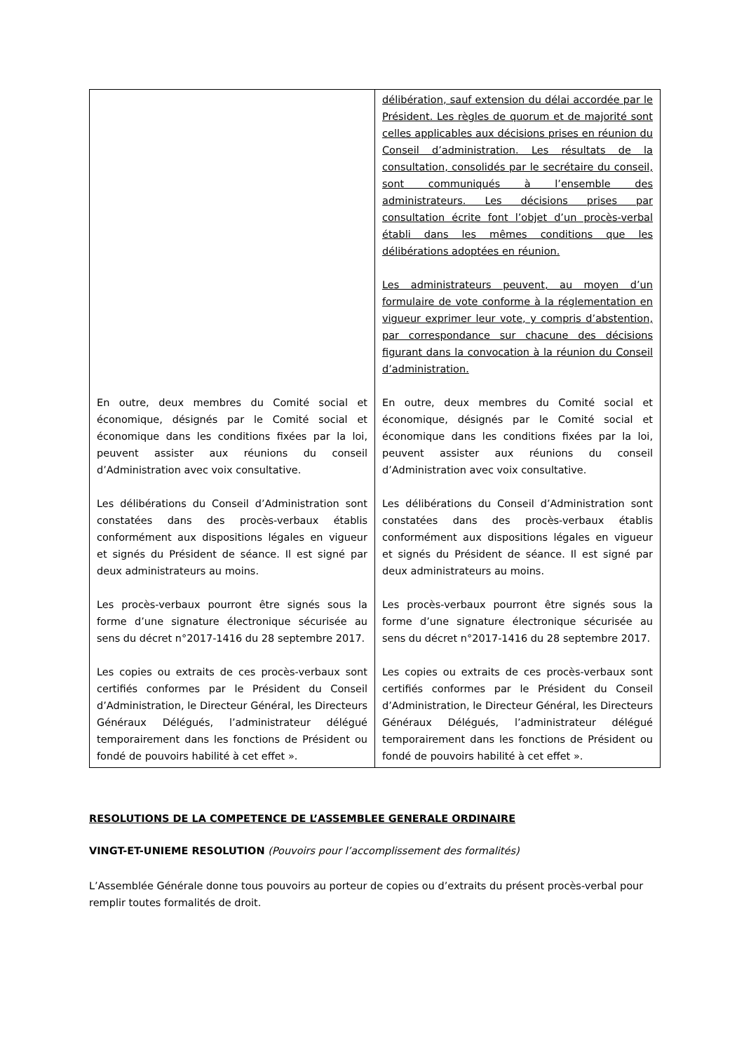| En outre, deux membres du Comité social et économique, désignés par le Comité social et économique dans les conditions fixées par la loi, peuvent assister aux réunions du conseil d’Administration avec voix consultative. Les délibérations du Conseil d’Administration sont constatées dans des procès-verbaux établis conformément aux dispositions légales en vigueur et signés du Président de séance. Il est signé par deux administrateurs au moins. Les procès-verbaux pourront être signés sous la forme d’une signature électronique sécurisée au sens du décret n°2017-1416 du 28 septembre 2017. Les copies ou extraits de ces procès-verbaux sont certifiés conformes par le Président du Conseil d’Administration, le Directeur Général, les Directeurs Généraux Délégués, l’administrateur délégué temporairement dans les fonctions de Président ou fondé de pouvoirs habilité à cet effet ». | délibération, sauf extension du délai accordée par le Président. Les règles de quorum et de majorité sont celles applicables aux décisions prises en réunion du Conseil d’administration. Les résultats de la consultation, consolidés par le secrétaire du conseil, sont communiqués à l’ensemble des administrateurs. Les décisions prises par consultation écrite font l’objet d’un procès-verbal établi dans les mêmes conditions que les délibérations adoptées en réunion. Les administrateurs peuvent, au moyen d’un formulaire de vote conforme à la réglementation en vigueur exprimer leur vote, y compris d’abstention, par correspondance sur chacune des décisions figurant dans la convocation à la réunion du Conseil d’administration. En outre, deux membres du Comité social et économique, désignés par le Comité social et économique dans les conditions fixées par la loi, peuvent assister aux réunions du conseil d’Administration avec voix consultative. Les délibérations du Conseil d’Administration sont constatées dans des procès-verbaux établis conformément aux dispositions légales en vigueur et signés du Président de séance. Il est signé par deux administrateurs au moins. Les procès-verbaux pourront être signés sous la forme d’une signature électronique sécurisée au sens du décret n°2017-1416 du 28 septembre 2017. Les copies ou extraits de ces procès-verbaux sont certifiés conformes par le Président du Conseil d’Administration, le Directeur Général, les Directeurs Généraux Délégués, l’administrateur délégué temporairement dans les fonctions de Président ou fondé de pouvoirs habilité à cet effet ». |
RESOLUTIONS DE LA COMPETENCE DE L’ASSEMBLEE GENERALE ORDINAIRE
VINGT-ET-UNIEME RESOLUTION (Pouvoirs pour l’accomplissement des formalités)
L’Assemblée Générale donne tous pouvoirs au porteur de copies ou d’extraits du présent procès-verbal pour remplir toutes formalités de droit.